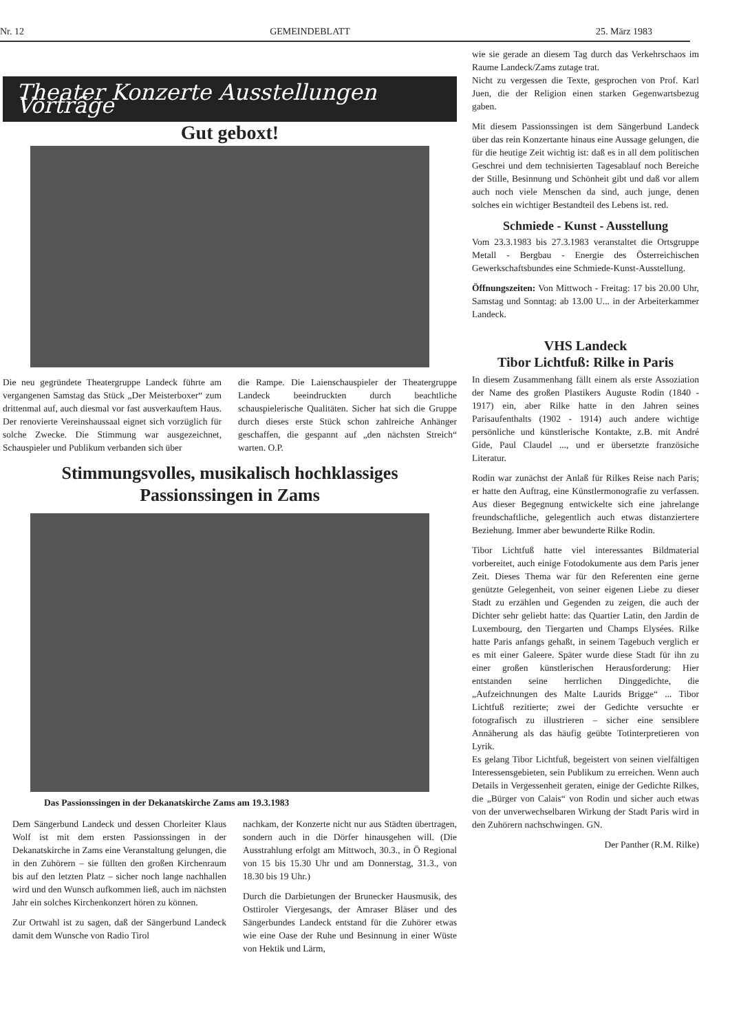Nr. 12 GEMEINDEBLATT 25. März 1983
Theater Konzerte Ausstellungen Vorträge
Gut geboxt!
Die neu gegründete Theatergruppe Landeck führte am vergangenen Samstag das Stück „Der Meisterboxer“ zum drittenmal auf, auch diesmal vor fast ausverkauftem Haus. Der renovierte Vereinshaussaal eignet sich vorzüglich für solche Zwecke. Die Stimmung war ausgezeichnet, Schauspieler und Publikum verbanden sich über
die Rampe. Die Laienschauspieler der Theatergruppe Landeck beeindruckten durch beachtliche schauspielerische Qualitäten. Sicher hat sich die Gruppe durch dieses erste Stück schon zahlreiche Anhänger geschaffen, die gespannt auf „den nächsten Streich“ warten. O.P.
Stimmungsvolles, musikalisch hochklassiges
Passionssingen in Zams
Das Passionssingen in der Dekanatskirche Zams am 19.3.1983
Dem Sängerbund Landeck und dessen Chorleiter Klaus Wolf ist mit dem ersten Passionssingen in der Dekanatskirche in Zams eine Veranstaltung gelungen, die in den Zuhörern – sie füllten den großen Kirchenraum bis auf den letzten Platz – sicher noch lange nachhallen wird und den Wunsch aufkommen ließ, auch im nächsten Jahr ein solches Kirchenkonzert hören zu können.
Zur Ortwahl ist zu sagen, daß der Sängerbund Landeck damit dem Wunsche von Radio Tirol
nachkam, der Konzerte nicht nur aus Städten übertragen, sondern auch in die Dörfer hinausgehen will. (Die Ausstrahlung erfolgt am Mittwoch, 30.3., in Ö Regional von 15 bis 15.30 Uhr und am Donnerstag, 31.3., von 18.30 bis 19 Uhr.)
Durch die Darbietungen der Brunecker Hausmusik, des Osttiroler Viergesangs, der Amraser Bläser und des Sängerbundes Landeck entstand für die Zuhörer etwas wie eine Oase der Ruhe und Besinnung in einer Wüste von Hektik und Lärm,
wie sie gerade an diesem Tag durch das Verkehrschaos im Raume Landeck/Zams zutage trat.
Nicht zu vergessen die Texte, gesprochen von Prof. Karl Juen, die der Religion einen starken Gegenwartsbezug gaben.
Mit diesem Passionssingen ist dem Sängerbund Landeck über das rein Konzertante hinaus eine Aussage gelungen, die für die heutige Zeit wichtig ist: daß es in all dem politischen Geschrei und dem technisierten Tagesablauf noch Bereiche der Stille, Besinnung und Schönheit gibt und daß vor allem auch noch viele Menschen da sind, auch junge, denen solches ein wichtiger Bestandteil des Lebens ist. red.
Schmiede - Kunst - Ausstellung
Vom 23.3.1983 bis 27.3.1983 veranstaltet die Ortsgruppe Metall - Bergbau - Energie des Österreichischen Gewerkschaftsbundes eine Schmiede-Kunst-Ausstellung.
Öffnungszeiten: Von Mittwoch - Freitag: 17 bis 20.00 Uhr, Samstag und Sonntag: ab 13.00 U... in der Arbeiterkammer Landeck.
VHS Landeck
Tibor Lichtfuß: Rilke in Paris
In diesem Zusammenhang fällt einem als erste Assoziation der Name des großen Plastikers Auguste Rodin (1840 - 1917) ein, aber Rilke hatte in den Jahren seines Parisaufenthalts (1902 - 1914) auch andere wichtige persönliche und künstlerische Kontakte, z.B. mit André Gide, Paul Claudel ..., und er übersetzte französiche Literatur.
Rodin war zunächst der Anlaß für Rilkes Reise nach Paris; er hatte den Auftrag, eine Künstlermonografie zu verfassen. Aus dieser Begegnung entwickelte sich eine jahrelange freundschaftliche, gelegentlich auch etwas distanziertere Beziehung. Immer aber bewunderte Rilke Rodin.
Tibor Lichtfuß hatte viel interessantes Bildmaterial vorbereitet, auch einige Fotodokumente aus dem Paris jener Zeit. Dieses Thema war für den Referenten eine gerne genützte Gelegenheit, von seiner eigenen Liebe zu dieser Stadt zu erzählen und Gegenden zu zeigen, die auch der Dichter sehr geliebt hatte: das Quartier Latin, den Jardin de Luxembourg, den Tiergarten und Champs Elysées. Rilke hatte Paris anfangs gehaßt, in seinem Tagebuch verglich er es mit einer Galeere. Später wurde diese Stadt für ihn zu einer großen künstlerischen Herausforderung: Hier entstanden seine herrlichen Dinggedichte, die „Aufzeichnungen des Malte Laurids Brigge“ ... Tibor Lichtfuß rezitierte; zwei der Gedichte versuchte er fotografisch zu illustrieren – sicher eine sensiblere Annäherung als das häufig geübte Totinterpretieren von Lyrik.
Es gelang Tibor Lichtfuß, begeistert von seinen vielfältigen Interessensgebieten, sein Publikum zu erreichen. Wenn auch Details in Vergessenheit geraten, einige der Gedichte Rilkes, die „Bürger von Calais“ von Rodin und sicher auch etwas von der unverwechselbaren Wirkung der Stadt Paris wird in den Zuhörern nachschwingen. GN.
Der Panther (R.M. Rilke)